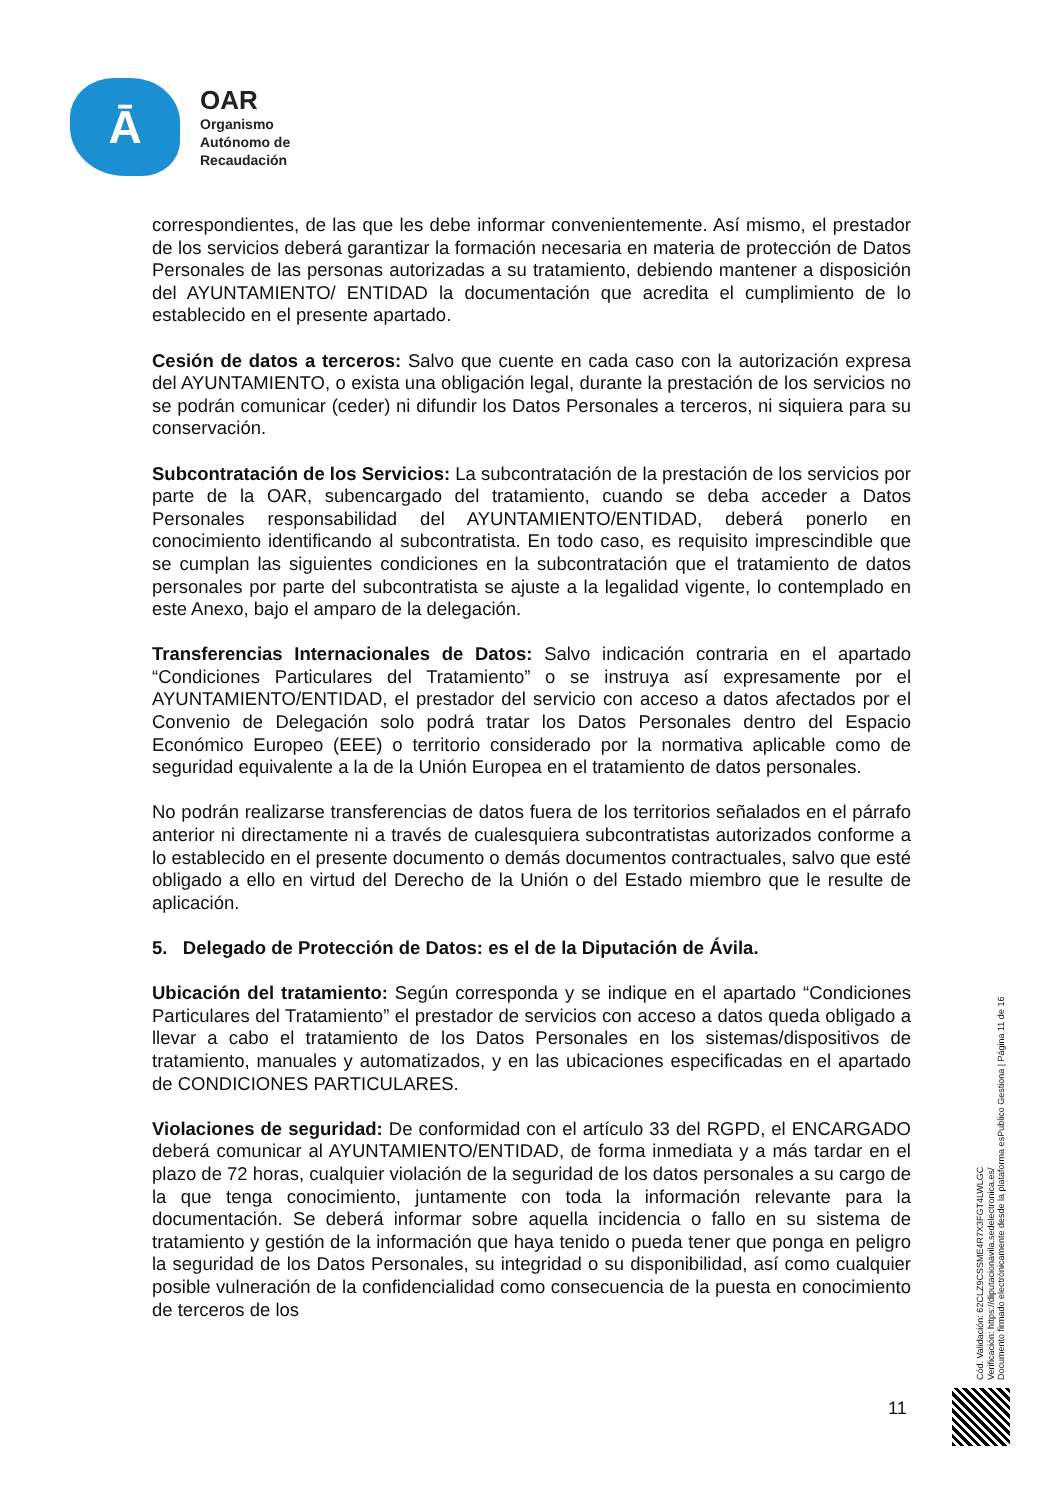Ā
OAR
Organismo
Autónomo de
Recaudación
correspondientes, de las que les debe informar convenientemente. Así mismo, el prestador de los servicios deberá garantizar la formación necesaria en materia de protección de Datos Personales de las personas autorizadas a su tratamiento, debiendo mantener a disposición del AYUNTAMIENTO/ ENTIDAD la documentación que acredita el cumplimiento de lo establecido en el presente apartado.
Cesión de datos a terceros: Salvo que cuente en cada caso con la autorización expresa del AYUNTAMIENTO, o exista una obligación legal, durante la prestación de los servicios no se podrán comunicar (ceder) ni difundir los Datos Personales a terceros, ni siquiera para su conservación.
Subcontratación de los Servicios: La subcontratación de la prestación de los servicios por parte de la OAR, subencargado del tratamiento, cuando se deba acceder a Datos Personales responsabilidad del AYUNTAMIENTO/ENTIDAD, deberá ponerlo en conocimiento identificando al subcontratista. En todo caso, es requisito imprescindible que se cumplan las siguientes condiciones en la subcontratación que el tratamiento de datos personales por parte del subcontratista se ajuste a la legalidad vigente, lo contemplado en este Anexo, bajo el amparo de la delegación.
Transferencias Internacionales de Datos: Salvo indicación contraria en el apartado “Condiciones Particulares del Tratamiento” o se instruya así expresamente por el AYUNTAMIENTO/ENTIDAD, el prestador del servicio con acceso a datos afectados por el Convenio de Delegación solo podrá tratar los Datos Personales dentro del Espacio Económico Europeo (EEE) o territorio considerado por la normativa aplicable como de seguridad equivalente a la de la Unión Europea en el tratamiento de datos personales.
No podrán realizarse transferencias de datos fuera de los territorios señalados en el párrafo anterior ni directamente ni a través de cualesquiera subcontratistas autorizados conforme a lo establecido en el presente documento o demás documentos contractuales, salvo que esté obligado a ello en virtud del Derecho de la Unión o del Estado miembro que le resulte de aplicación.
5. Delegado de Protección de Datos: es el de la Diputación de Ávila.
Ubicación del tratamiento: Según corresponda y se indique en el apartado “Condiciones Particulares del Tratamiento” el prestador de servicios con acceso a datos queda obligado a llevar a cabo el tratamiento de los Datos Personales en los sistemas/dispositivos de tratamiento, manuales y automatizados, y en las ubicaciones especificadas en el apartado de CONDICIONES PARTICULARES.
Violaciones de seguridad: De conformidad con el artículo 33 del RGPD, el ENCARGADO deberá comunicar al AYUNTAMIENTO/ENTIDAD, de forma inmediata y a más tardar en el plazo de 72 horas, cualquier violación de la seguridad de los datos personales a su cargo de la que tenga conocimiento, juntamente con toda la información relevante para la documentación. Se deberá informar sobre aquella incidencia o fallo en su sistema de tratamiento y gestión de la información que haya tenido o pueda tener que ponga en peligro la seguridad de los Datos Personales, su integridad o su disponibilidad, así como cualquier posible vulneración de la confidencialidad como consecuencia de la puesta en conocimiento de terceros de los
Cód. Validación: 62CLZ9CSSME4R7X3FGT4LWLGC
Verificación: https://diputacionavila.sedelectronica.es/
Documento firmado electrónicamente desde la plataforma esPublico Gestiona | Página 11 de 16
11